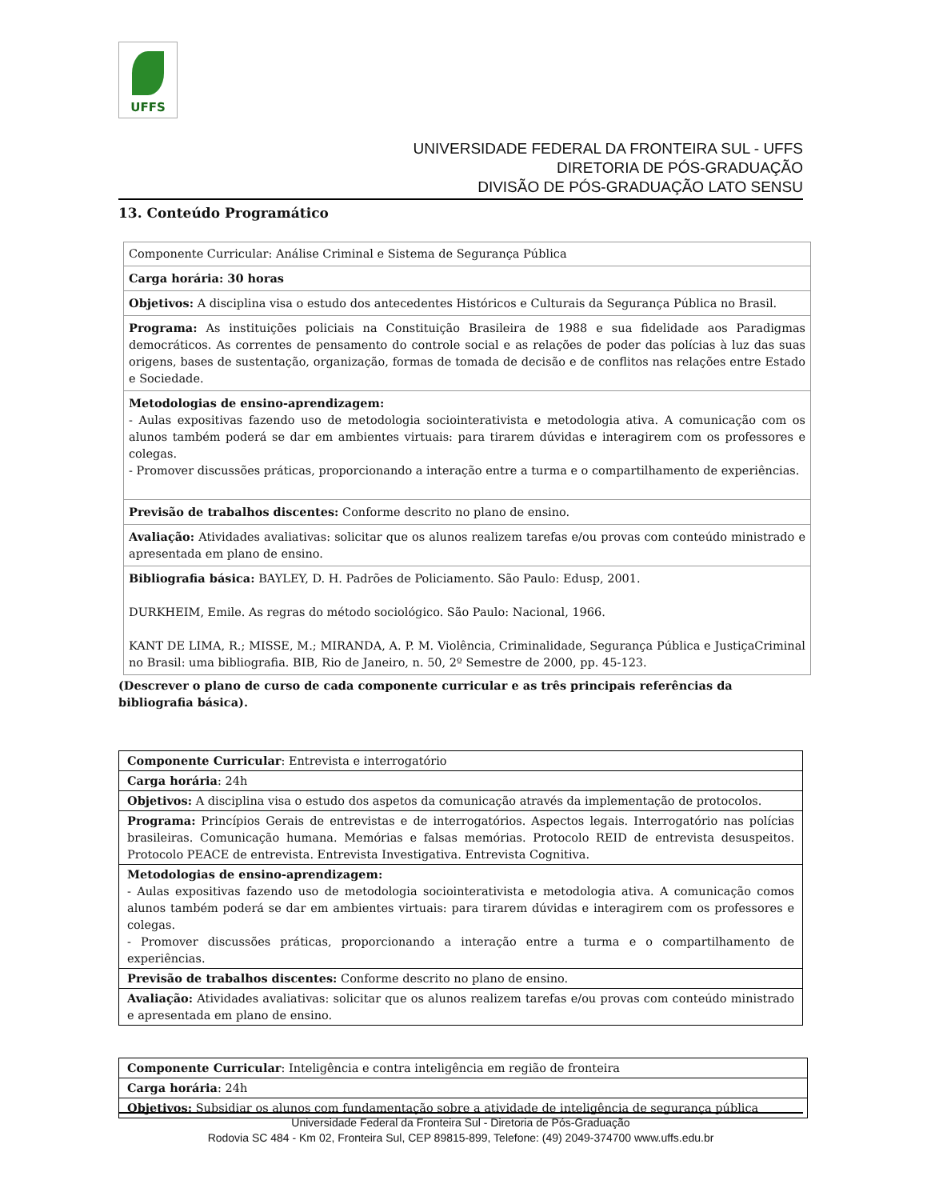UFFS
UNIVERSIDADE FEDERAL DA FRONTEIRA SUL - UFFS
DIRETORIA DE PÓS-GRADUAÇÃO
DIVISÃO DE PÓS-GRADUAÇÃO LATO SENSU
13. Conteúdo Programático
| Componente Curricular: Análise Criminal e Sistema de Segurança Pública |
| Carga horária: 30 horas |
| Objetivos: A disciplina visa o estudo dos antecedentes Históricos e Culturais da Segurança Pública no Brasil. |
| Programa: As instituições policiais na Constituição Brasileira de 1988 e sua fidelidade aos Paradigmas democráticos. As correntes de pensamento do controle social e as relações de poder das polícias à luz das suas origens, bases de sustentação, organização, formas de tomada de decisão e de conflitos nas relações entre Estado e Sociedade. |
| Metodologias de ensino-aprendizagem: - Aulas expositivas fazendo uso de metodologia sociointerativista e metodologia ativa. A comunicação com os alunos também poderá se dar em ambientes virtuais: para tirarem dúvidas e interagirem com os professores e colegas. - Promover discussões práticas, proporcionando a interação entre a turma e o compartilhamento de experiências. |
| Previsão de trabalhos discentes: Conforme descrito no plano de ensino. |
| Avaliação: Atividades avaliativas: solicitar que os alunos realizem tarefas e/ou provas com conteúdo ministrado e apresentada em plano de ensino. |
| Bibliografia básica: BAYLEY, D. H. Padrões de Policiamento. São Paulo: Edusp, 2001. DURKHEIM, Emile. As regras do método sociológico. São Paulo: Nacional, 1966. KANT DE LIMA, R.; MISSE, M.; MIRANDA, A. P. M. Violência, Criminalidade, Segurança Pública e JustiçaCriminal no Brasil: uma bibliografia. BIB, Rio de Janeiro, n. 50, 2º Semestre de 2000, pp. 45-123. |
(Descrever o plano de curso de cada componente curricular e as três principais referências da bibliografia básica).
| Componente Curricular : Entrevista e interrogatório |
| Carga horária : 24h |
| Objetivos: A disciplina visa o estudo dos aspetos da comunicação através da implementação de protocolos. |
| Programa: Princípios Gerais de entrevistas e de interrogatórios. Aspectos legais. Interrogatório nas polícias brasileiras. Comunicação humana. Memórias e falsas memórias. Protocolo REID de entrevista desuspeitos. Protocolo PEACE de entrevista. Entrevista Investigativa. Entrevista Cognitiva. |
| Metodologias de ensino-aprendizagem: - Aulas expositivas fazendo uso de metodologia sociointerativista e metodologia ativa. A comunicação comos alunos também poderá se dar em ambientes virtuais: para tirarem dúvidas e interagirem com os professores e colegas. - Promover discussões práticas, proporcionando a interação entre a turma e o compartilhamento de experiências. |
| Previsão de trabalhos discentes: Conforme descrito no plano de ensino. |
| Avaliação: Atividades avaliativas: solicitar que os alunos realizem tarefas e/ou provas com conteúdo ministrado e apresentada em plano de ensino. |
| Componente Curricular : Inteligência e contra inteligência em região de fronteira |
| Carga horária : 24h |
| Objetivos: Subsidiar os alunos com fundamentação sobre a atividade de inteligência de segurança pública |
Universidade Federal da Fronteira Sul - Diretoria de Pós-Graduação
Rodovia SC 484 - Km 02, Fronteira Sul, CEP 89815-899, Telefone: (49) 2049-374700 www.uffs.edu.br